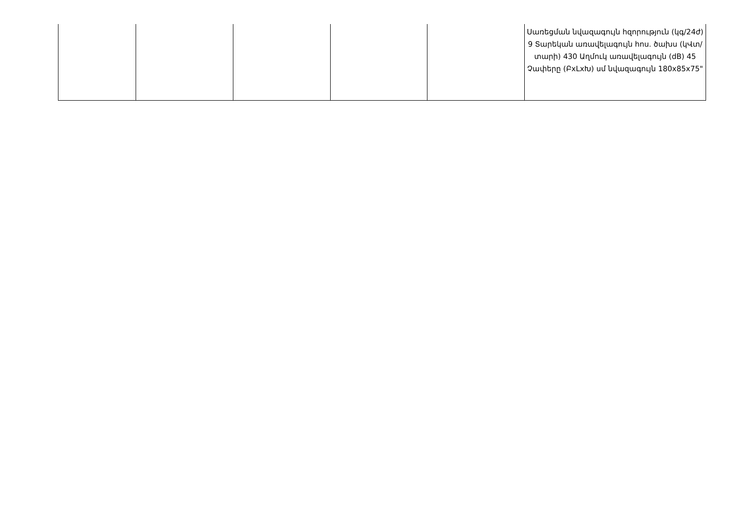| | | | | | Սառեցման նվազագույն հզորություն (կգ/24ժ) 9 Տարեկան առավելագույն հոս. ծախս (կՎտ/տարի) 430 Աղմուկ առավելագույն (dB) 45 Չափերը (ԲxLxԽ) սմ նվազագույն 180x85x75" |